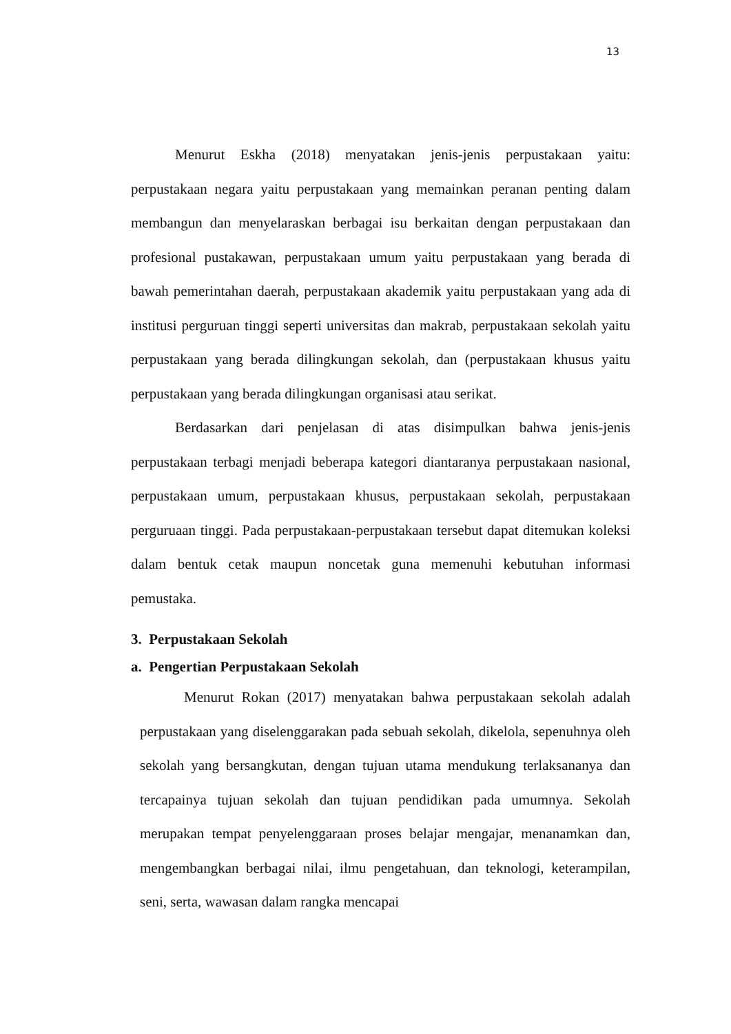13
Menurut Eskha (2018) menyatakan jenis-jenis perpustakaan yaitu: perpustakaan negara yaitu perpustakaan yang memainkan peranan penting dalam membangun dan menyelaraskan berbagai isu berkaitan dengan perpustakaan dan profesional pustakawan, perpustakaan umum yaitu perpustakaan yang berada di bawah pemerintahan daerah, perpustakaan akademik yaitu perpustakaan yang ada di institusi perguruan tinggi seperti universitas dan makrab, perpustakaan sekolah yaitu perpustakaan yang berada dilingkungan sekolah, dan (perpustakaan khusus yaitu perpustakaan yang berada dilingkungan organisasi atau serikat.
Berdasarkan dari penjelasan di atas disimpulkan bahwa jenis-jenis perpustakaan terbagi menjadi beberapa kategori diantaranya perpustakaan nasional, perpustakaan umum, perpustakaan khusus, perpustakaan sekolah, perpustakaan perguruaan tinggi. Pada perpustakaan-perpustakaan tersebut dapat ditemukan koleksi dalam bentuk cetak maupun noncetak guna memenuhi kebutuhan informasi pemustaka.
3. Perpustakaan Sekolah
a. Pengertian Perpustakaan Sekolah
Menurut Rokan (2017) menyatakan bahwa perpustakaan sekolah adalah perpustakaan yang diselenggarakan pada sebuah sekolah, dikelola, sepenuhnya oleh sekolah yang bersangkutan, dengan tujuan utama mendukung terlaksananya dan tercapainya tujuan sekolah dan tujuan pendidikan pada umumnya. Sekolah merupakan tempat penyelenggaraan proses belajar mengajar, menanamkan dan, mengembangkan berbagai nilai, ilmu pengetahuan, dan teknologi, keterampilan, seni, serta, wawasan dalam rangka mencapai